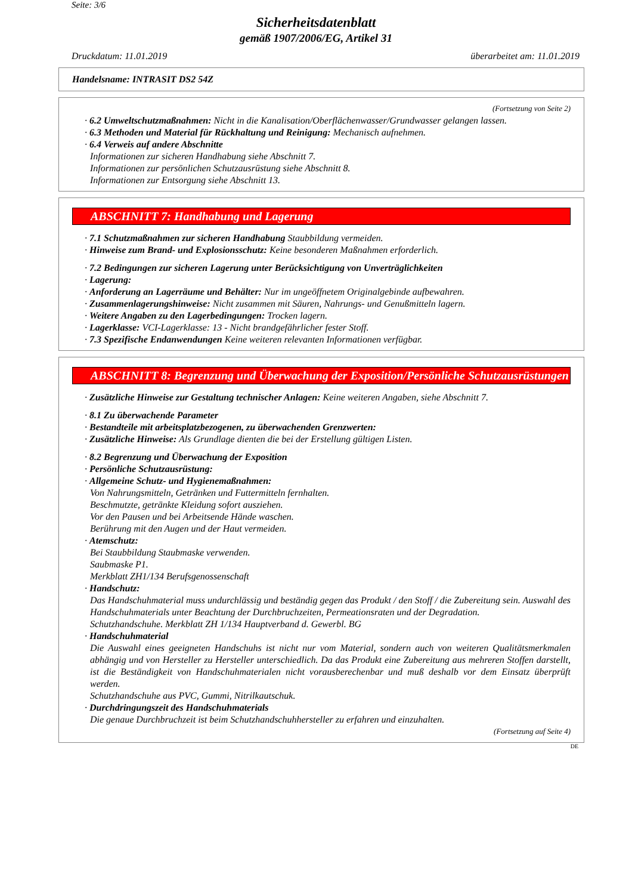Seite: 3/6
Sicherheitsdatenblatt
gemäß 1907/2006/EG, Artikel 31
Druckdatum: 11.01.2019 überarbeitet am: 11.01.2019
Handelsname: INTRASIT DS2 54Z
(Fortsetzung von Seite 2)
· 6.2 Umweltschutzmaßnahmen: Nicht in die Kanalisation/Oberflächenwasser/Grundwasser gelangen lassen.
· 6.3 Methoden und Material für Rückhaltung und Reinigung: Mechanisch aufnehmen.
· 6.4 Verweis auf andere Abschnitte
Informationen zur sicheren Handhabung siehe Abschnitt 7.
Informationen zur persönlichen Schutzausrüstung siehe Abschnitt 8.
Informationen zur Entsorgung siehe Abschnitt 13.
ABSCHNITT 7: Handhabung und Lagerung
· 7.1 Schutzmaßnahmen zur sicheren Handhabung Staubbildung vermeiden.
· Hinweise zum Brand- und Explosionsschutz: Keine besonderen Maßnahmen erforderlich.
· 7.2 Bedingungen zur sicheren Lagerung unter Berücksichtigung von Unverträglichkeiten
· Lagerung:
· Anforderung an Lagerräume und Behälter: Nur im ungeöffnetem Originalgebinde aufbewahren.
· Zusammenlagerungshinweise: Nicht zusammen mit Säuren, Nahrungs- und Genußmitteln lagern.
· Weitere Angaben zu den Lagerbedingungen: Trocken lagern.
· Lagerklasse: VCI-Lagerklasse: 13 - Nicht brandgefährlicher fester Stoff.
· 7.3 Spezifische Endanwendungen Keine weiteren relevanten Informationen verfügbar.
ABSCHNITT 8: Begrenzung und Überwachung der Exposition/Persönliche Schutzausrüstungen
· Zusätzliche Hinweise zur Gestaltung technischer Anlagen: Keine weiteren Angaben, siehe Abschnitt 7.
· 8.1 Zu überwachende Parameter
· Bestandteile mit arbeitsplatzbezogenen, zu überwachenden Grenzwerten:
· Zusätzliche Hinweise: Als Grundlage dienten die bei der Erstellung gültigen Listen.
· 8.2 Begrenzung und Überwachung der Exposition
· Persönliche Schutzausrüstung:
· Allgemeine Schutz- und Hygienemaßnahmen:
Von Nahrungsmitteln, Getränken und Futtermitteln fernhalten.
Beschmutzte, getränkte Kleidung sofort ausziehen.
Vor den Pausen und bei Arbeitsende Hände waschen.
Berührung mit den Augen und der Haut vermeiden.
· Atemschutz:
Bei Staubbildung Staubmaske verwenden.
Saubmaske P1.
Merkblatt ZH1/134 Berufsgenossenschaft
· Handschutz:
Das Handschuhmaterial muss undurchlässig und beständig gegen das Produkt / den Stoff / die Zubereitung sein. Auswahl des Handschuhmaterials unter Beachtung der Durchbruchzeiten, Permeationsraten und der Degradation.
Schutzhandschuhe. Merkblatt ZH 1/134 Hauptverband d. Gewerbl. BG
· Handschuhmaterial
Die Auswahl eines geeigneten Handschuhs ist nicht nur vom Material, sondern auch von weiteren Qualitätsmerkmalen abhängig und von Hersteller zu Hersteller unterschiedlich. Da das Produkt eine Zubereitung aus mehreren Stoffen darstellt, ist die Beständigkeit von Handschuhmaterialen nicht vorausberechenbar und muß deshalb vor dem Einsatz überprüft werden.
Schutzhandschuhe aus PVC, Gummi, Nitrilkautschuk.
· Durchdringungszeit des Handschuhmaterials
Die genaue Durchbruchzeit ist beim Schutzhandschuhhersteller zu erfahren und einzuhalten.
(Fortsetzung auf Seite 4)
DE